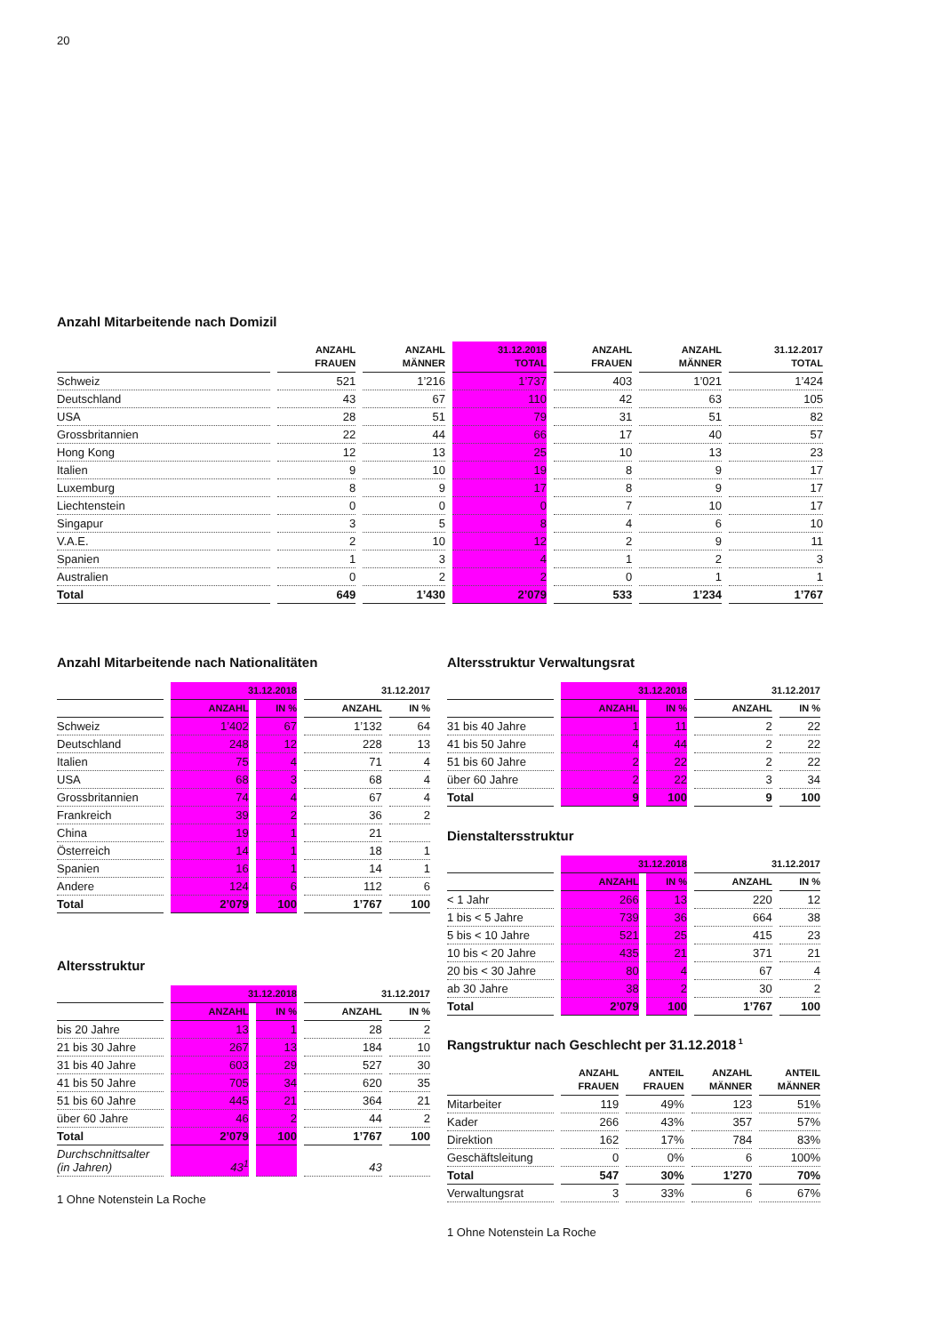20
Anzahl Mitarbeitende nach Domizil
| | ANZAHL FRAUEN | ANZAHL MÄNNER | 31.12.2018 TOTAL | ANZAHL FRAUEN | ANZAHL MÄNNER | 31.12.2017 TOTAL |
| --- | --- | --- | --- | --- | --- | --- |
| Schweiz | 521 | 1’216 | 1’737 | 403 | 1’021 | 1’424 |
| Deutschland | 43 | 67 | 110 | 42 | 63 | 105 |
| USA | 28 | 51 | 79 | 31 | 51 | 82 |
| Grossbritannien | 22 | 44 | 66 | 17 | 40 | 57 |
| Hong Kong | 12 | 13 | 25 | 10 | 13 | 23 |
| Italien | 9 | 10 | 19 | 8 | 9 | 17 |
| Luxemburg | 8 | 9 | 17 | 8 | 9 | 17 |
| Liechtenstein | 0 | 0 | 0 | 7 | 10 | 17 |
| Singapur | 3 | 5 | 8 | 4 | 6 | 10 |
| V.A.E. | 2 | 10 | 12 | 2 | 9 | 11 |
| Spanien | 1 | 3 | 4 | 1 | 2 | 3 |
| Australien | 0 | 2 | 2 | 0 | 1 | 1 |
| Total | 649 | 1’430 | 2’079 | 533 | 1’234 | 1’767 |
Anzahl Mitarbeitende nach Nationalitäten
| | 31.12.2018 | | 31.12.2017 | |
| --- | --- | --- | --- | --- |
| | ANZAHL | IN % | ANZAHL | IN % |
| Schweiz | 1’402 | 67 | 1’132 | 64 |
| Deutschland | 248 | 12 | 228 | 13 |
| Italien | 75 | 4 | 71 | 4 |
| USA | 68 | 3 | 68 | 4 |
| Grossbritannien | 74 | 4 | 67 | 4 |
| Frankreich | 39 | 2 | 36 | 2 |
| China | 19 | 1 | 21 | |
| Österreich | 14 | 1 | 18 | 1 |
| Spanien | 16 | 1 | 14 | 1 |
| Andere | 124 | 6 | 112 | 6 |
| Total | 2’079 | 100 | 1’767 | 100 |
Altersstruktur
| | 31.12.2018 | | 31.12.2017 | |
| --- | --- | --- | --- | --- |
| | ANZAHL | IN % | ANZAHL | IN % |
| bis 20 Jahre | 13 | 1 | 28 | 2 |
| 21 bis 30 Jahre | 267 | 13 | 184 | 10 |
| 31 bis 40 Jahre | 603 | 29 | 527 | 30 |
| 41 bis 50 Jahre | 705 | 34 | 620 | 35 |
| 51 bis 60 Jahre | 445 | 21 | 364 | 21 |
| über 60 Jahre | 46 | 2 | 44 | 2 |
| Total | 2’079 | 100 | 1’767 | 100 |
| Durchschnittsalter (in Jahren) | 43<sup>1</sup> | | 43 | |
1 Ohne Notenstein La Roche
Altersstruktur Verwaltungsrat
| | 31.12.2018 | | 31.12.2017 | |
| --- | --- | --- | --- | --- |
| | ANZAHL | IN % | ANZAHL | IN % |
| 31 bis 40 Jahre | 1 | 11 | 2 | 22 |
| 41 bis 50 Jahre | 4 | 44 | 2 | 22 |
| 51 bis 60 Jahre | 2 | 22 | 2 | 22 |
| über 60 Jahre | 2 | 22 | 3 | 34 |
| Total | 9 | 100 | 9 | 100 |
Dienstaltersstruktur
| | 31.12.2018 | | 31.12.2017 | |
| --- | --- | --- | --- | --- |
| | ANZAHL | IN % | ANZAHL | IN % |
| < 1 Jahr | 266 | 13 | 220 | 12 |
| 1 bis < 5 Jahre | 739 | 36 | 664 | 38 |
| 5 bis < 10 Jahre | 521 | 25 | 415 | 23 |
| 10 bis < 20 Jahre | 435 | 21 | 371 | 21 |
| 20 bis < 30 Jahre | 80 | 4 | 67 | 4 |
| ab 30 Jahre | 38 | 2 | 30 | 2 |
| Total | 2’079 | 100 | 1’767 | 100 |
Rangstruktur nach Geschlecht per 31.12.2018<sup>1</sup>
| | ANZAHL FRAUEN | ANTEIL FRAUEN | ANZAHL MÄNNER | ANTEIL MÄNNER |
| --- | --- | --- | --- | --- |
| Mitarbeiter | 119 | 49% | 123 | 51% |
| Kader | 266 | 43% | 357 | 57% |
| Direktion | 162 | 17% | 784 | 83% |
| Geschäftsleitung | 0 | 0% | 6 | 100% |
| Total | 547 | 30% | 1’270 | 70% |
| Verwaltungsrat | 3 | 33% | 6 | 67% |
1 Ohne Notenstein La Roche